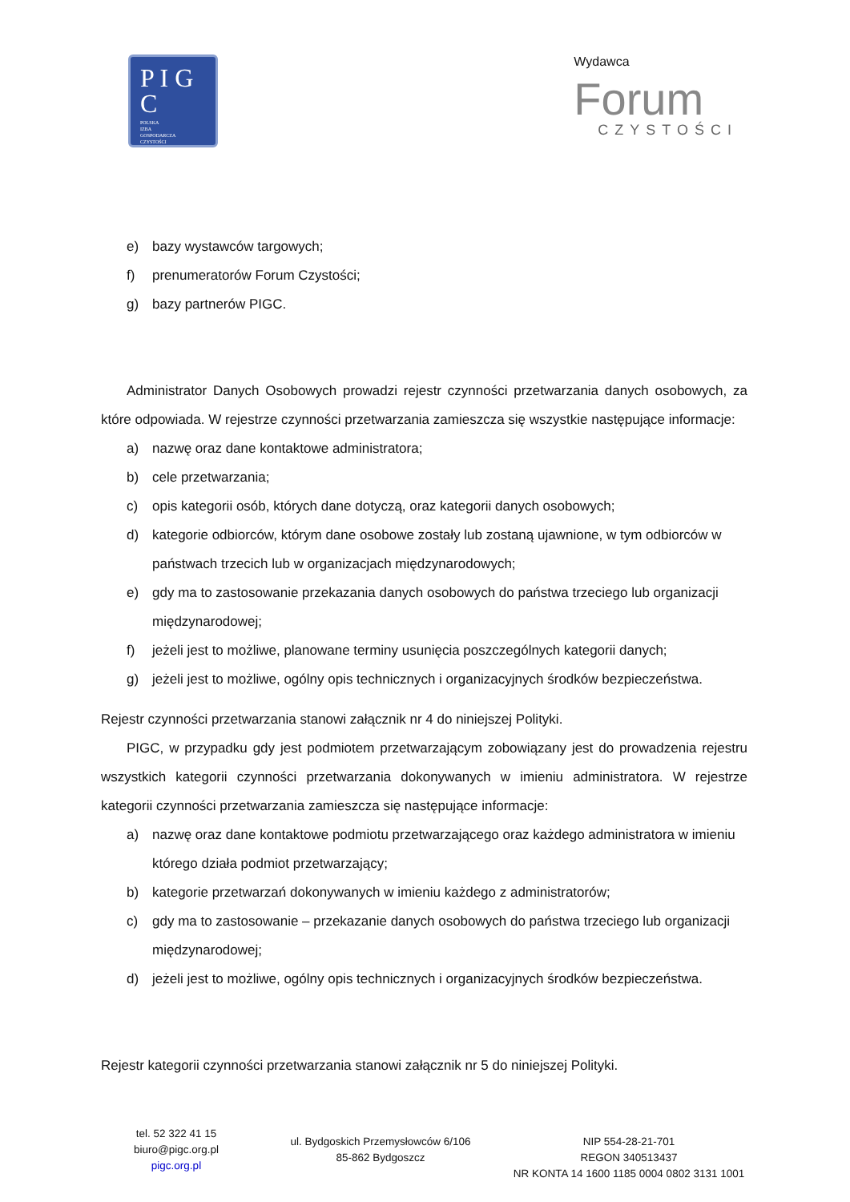P I G C
POLSKA
IZBA
GOSPODARCZA
CZYSTOŚCI
Wydawca
Forum
CZYSTOŚCI
e) bazy wystawców targowych;
f) prenumeratorów Forum Czystości;
g) bazy partnerów PIGC.
Administrator Danych Osobowych prowadzi rejestr czynności przetwarzania danych osobowych, za które odpowiada. W rejestrze czynności przetwarzania zamieszcza się wszystkie następujące informacje:
a) nazwę oraz dane kontaktowe administratora;
b) cele przetwarzania;
c) opis kategorii osób, których dane dotyczą, oraz kategorii danych osobowych;
d) kategorie odbiorców, którym dane osobowe zostały lub zostaną ujawnione, w tym odbiorców w państwach trzecich lub w organizacjach międzynarodowych;
e) gdy ma to zastosowanie przekazania danych osobowych do państwa trzeciego lub organizacji międzynarodowej;
f) jeżeli jest to możliwe, planowane terminy usunięcia poszczególnych kategorii danych;
g) jeżeli jest to możliwe, ogólny opis technicznych i organizacyjnych środków bezpieczeństwa.
Rejestr czynności przetwarzania stanowi załącznik nr 4 do niniejszej Polityki.
PIGC, w przypadku gdy jest podmiotem przetwarzającym zobowiązany jest do prowadzenia rejestru wszystkich kategorii czynności przetwarzania dokonywanych w imieniu administratora. W rejestrze kategorii czynności przetwarzania zamieszcza się następujące informacje:
a) nazwę oraz dane kontaktowe podmiotu przetwarzającego oraz każdego administratora w imieniu którego działa podmiot przetwarzający;
b) kategorie przetwarzań dokonywanych w imieniu każdego z administratorów;
c) gdy ma to zastosowanie – przekazanie danych osobowych do państwa trzeciego lub organizacji międzynarodowej;
d) jeżeli jest to możliwe, ogólny opis technicznych i organizacyjnych środków bezpieczeństwa.
Rejestr kategorii czynności przetwarzania stanowi załącznik nr 5 do niniejszej Polityki.
tel. 52 322 41 15
biuro@pigc.org.pl
pigc.org.pl
ul. Bydgoskich Przemysłowców 6/106
85-862 Bydgoszcz
NIP 554-28-21-701
REGON 340513437
NR KONTA 14 1600 1185 0004 0802 3131 1001